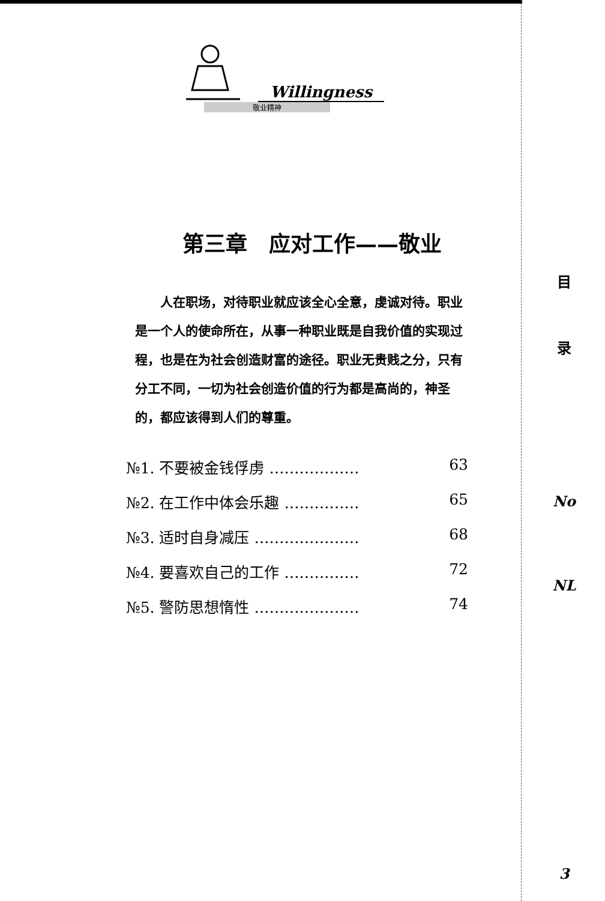Willingness
敬业精神
第三章　应对工作——敬业
人在职场，对待职业就应该全心全意，虔诚对待。职业是一个人的使命所在，从事一种职业既是自我价值的实现过程，也是在为社会创造财富的途径。职业无贵贱之分，只有分工不同，一切为社会创造价值的行为都是高尚的，神圣的，都应该得到人们的尊重。
№1. 不要被金钱俘虏 ……………… 63
№2. 在工作中体会乐趣 …………… 65
№3. 适时自身减压 ………………… 68
№4. 要喜欢自己的工作 …………… 72
№5. 警防思想惰性 ………………… 74
目
录
No
NL
3